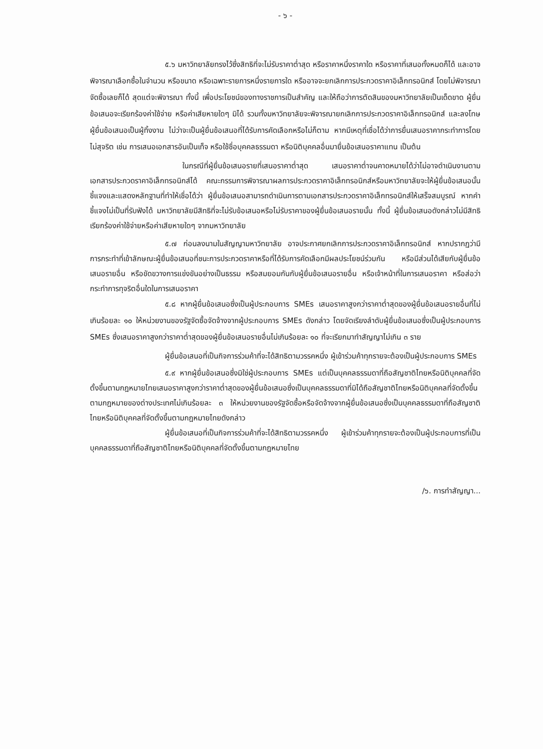- ๖ -
๕.๖ มหาวิทยาลัยทรงไว้ซึ่งสิทธิที่จะไม่รับราคาต่ำสุด หรือราคาหนึ่งราคาใด หรือราคาที่เสนอทั้งหมดก็ได้ และอาจพิจารณาเลือกซื้อในจำนวน หรือขนาด หรือเฉพาะรายการหนึ่งรายการใด หรืออาจจะยกเลิกการประกวดราคาอิเล็กทรอนิกส์ โดยไม่พิจารณาจัดซื้อเลยก็ได้ สุดแต่จะพิจารณา ทั้งนี้ เพื่อประโยชน์ของทางราชการเป็นสำคัญ และให้ถือว่าการตัดสินของมหาวิทยาลัยเป็นเด็ดขาด ผู้ยื่นข้อเสนอจะเรียกร้องค่าใช้จ่าย หรือค่าเสียหายใดๆ มิได้ รวมทั้งมหาวิทยาลัยจะพิจารณายกเลิกการประกวดราคาอิเล็กทรอนิกส์ และลงโทษผู้ยื่นข้อเสนอเป็นผู้ทิ้งงาน ไม่ว่าจะเป็นผู้ยื่นข้อเสนอที่ได้รับการคัดเลือกหรือไม่ก็ตาม หากมีเหตุที่เชื่อได้ว่าการยื่นเสนอราคากระทำการโดยไม่สุจริต เช่น การเสนอเอกสารอันเป็นเท็จ หรือใช้ชื่อบุคคลธรรมดา หรือนิติบุคคลอื่นมายื่นข้อเสนอราคาแทน เป็นต้น
ในกรณีที่ผู้ยื่นข้อเสนอรายที่เสนอราคาต่ำสุด เสนอราคาต่ำจนคาดหมายได้ว่าไม่อาจดำเนินงานตามเอกสารประกวดราคาอิเล็กทรอนิกส์ได้ คณะกรรมการพิจารณาผลการประกวดราคาอิเล็กทรอนิกส์หรือมหาวิทยาลัยจะให้ผู้ยื่นข้อเสนอนั้นชี้แจงและแสดงหลักฐานที่ทำให้เชื่อได้ว่า ผู้ยื่นข้อเสนอสามารถดำเนินการตามเอกสารประกวดราคาอิเล็กทรอนิกส์ให้เสร็จสมบูรณ์ หากคำชี้แจงไม่เป็นที่รับฟังได้ มหาวิทยาลัยมีสิทธิที่จะไม่รับข้อเสนอหรือไม่รับราคาของผู้ยื่นข้อเสนอรายนั้น ทั้งนี้ ผู้ยื่นข้อเสนอดังกล่าวไม่มีสิทธิเรียกร้องค่าใช้จ่ายหรือค่าเสียหายใดๆ จากมหาวิทยาลัย
๕.๗ ก่อนลงนามในสัญญามหาวิทยาลัย อาจประกาศยกเลิกการประกวดราคาอิเล็กทรอนิกส์ หากปรากฏว่ามีการกระทำที่เข้าลักษณะผู้ยื่นข้อเสนอที่ชนะการประกวดราคาหรือที่ได้รับการคัดเลือกมีผลประโยชน์ร่วมกัน หรือมีส่วนได้เสียกับผู้ยื่นข้อเสนอรายอื่น หรือขัดขวางการแข่งขันอย่างเป็นธรรม หรือสมยอมกันกับผู้ยื่นข้อเสนอรายอื่น หรือเจ้าหน้าที่ในการเสนอราคา หรือส่อว่ากระทำการทุจริตอื่นใดในการเสนอราคา
๕.๘ หากผู้ยื่นข้อเสนอซึ่งเป็นผู้ประกอบการ SMEs เสนอราคาสูงกว่าราคาต่ำสุดของผู้ยื่นข้อเสนอรายอื่นที่ไม่เกินร้อยละ ๑๐ ให้หน่วยงานของรัฐจัดซื้อจัดจ้างจากผู้ประกอบการ SMEs ดังกล่าว โดยจัดเรียงลำดับผู้ยื่นข้อเสนอซึ่งเป็นผู้ประกอบการ SMEs ซึ่งเสนอราคาสูงกว่าราคาต่ำสุดของผู้ยื่นข้อเสนอรายอื่นไม่เกินร้อยละ ๑๐ ที่จะเรียกมาทำสัญญาไม่เกิน ๓ ราย
ผู้ยื่นข้อเสนอที่เป็นกิจการร่วมค้าที่จะได้สิทธิตามวรรคหนึ่ง ผู้เข้าร่วมค้าทุกรายจะต้องเป็นผู้ประกอบการ SMEs
๕.๙ หากผู้ยื่นข้อเสนอซึ่งมิใช่ผู้ประกอบการ SMEs แต่เป็นบุคคลธรรมดาที่ถือสัญชาติไทยหรือนิติบุคคลที่จัดตั้งขึ้นตามกฎหมายไทยเสนอราคาสูงกว่าราคาต่ำสุดของผู้ยื่นข้อเสนอซึ่งเป็นบุคคลธรรมดาที่มิได้ถือสัญชาติไทยหรือนิติบุคคลที่จัดตั้งขึ้นตามกฎหมายของต่างประเทศไม่เกินร้อยละ ๓ ให้หน่วยงานของรัฐจัดซื้อหรือจัดจ้างจากผู้ยื่นข้อเสนอซึ่งเป็นบุคคลธรรมดาที่ถือสัญชาติไทยหรือนิติบุคคลที่จัดตั้งขึ้นตามกฎหมายไทยดังกล่าว
ผู้ยื่นข้อเสนอที่เป็นกิจการร่วมค้าที่จะได้สิทธิตามวรรคหนึ่ง ผู้เข้าร่วมค้าทุกรายจะต้องเป็นผู้ประกอบการที่เป็นบุคคลธรรมดาที่ถือสัญชาติไทยหรือนิติบุคคลที่จัดตั้งขึ้นตามกฎหมายไทย
/๖. การทำสัญญา...